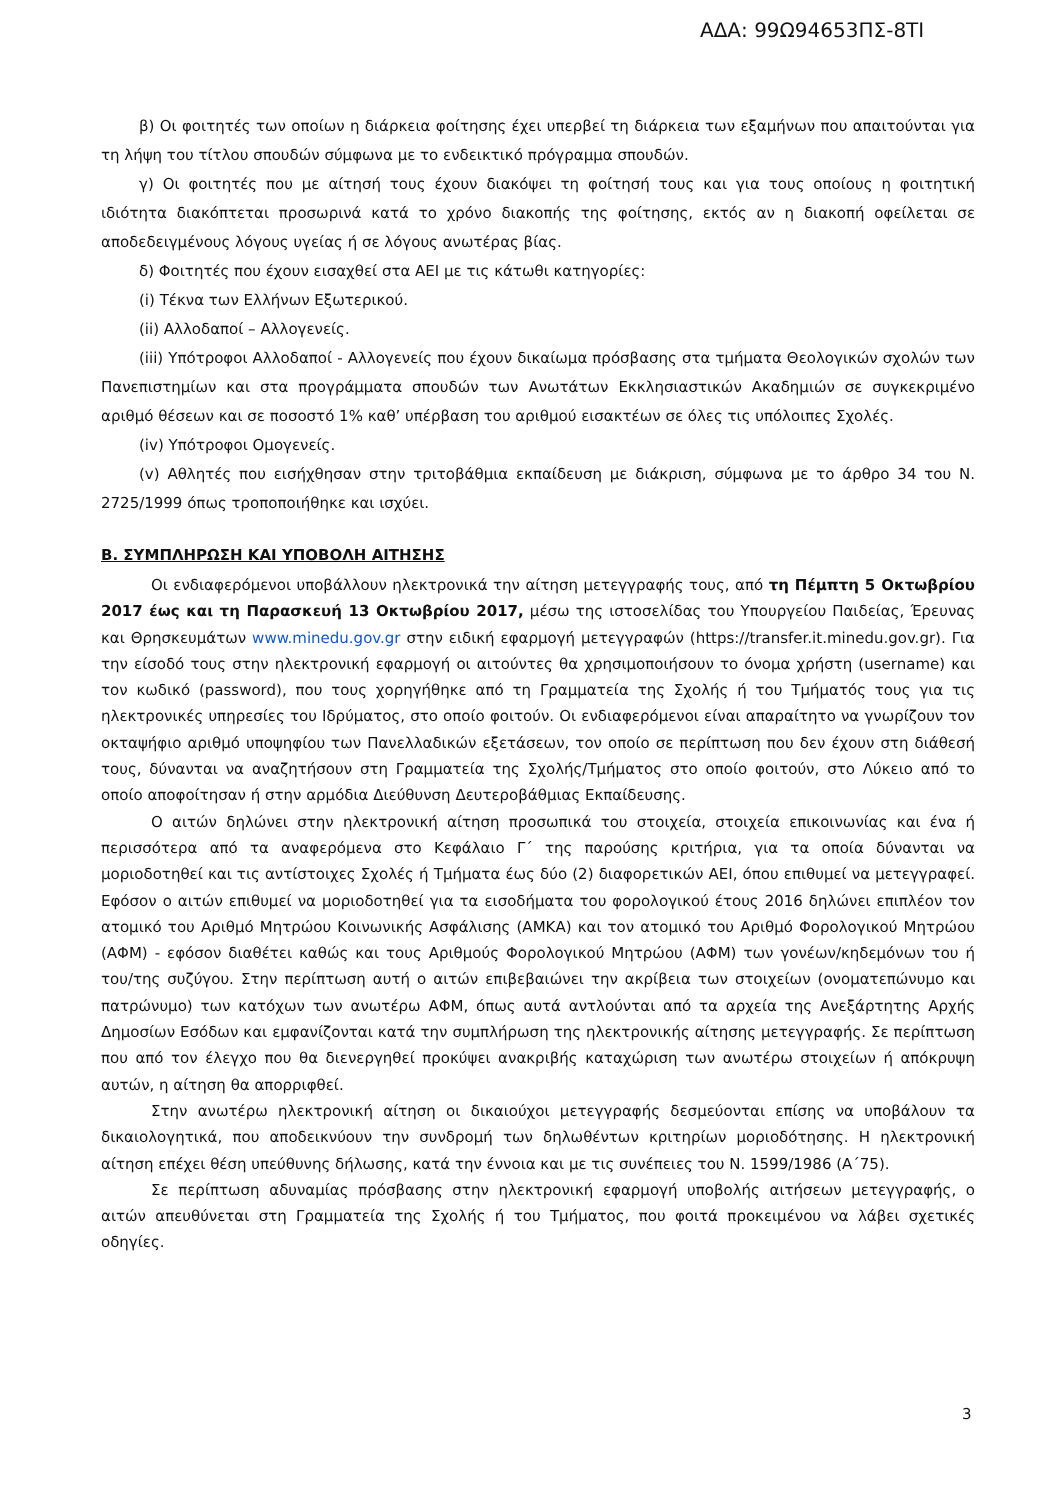ΑΔΑ: 99Ω94653ΠΣ-8ΤΙ
β) Οι φοιτητές των οποίων η διάρκεια φοίτησης έχει υπερβεί τη διάρκεια των εξαμήνων που απαιτούνται για τη λήψη του τίτλου σπουδών σύμφωνα με το ενδεικτικό πρόγραμμα σπουδών.
γ) Οι φοιτητές που με αίτησή τους έχουν διακόψει τη φοίτησή τους και για τους οποίους η φοιτητική ιδιότητα διακόπτεται προσωρινά κατά το χρόνο διακοπής της φοίτησης, εκτός αν η διακοπή οφείλεται σε αποδεδειγμένους λόγους υγείας ή σε λόγους ανωτέρας βίας.
δ) Φοιτητές που έχουν εισαχθεί στα ΑΕΙ με τις κάτωθι κατηγορίες:
(i) Τέκνα των Ελλήνων Εξωτερικού.
(ii) Αλλοδαποί – Αλλογενείς.
(iii) Υπότροφοι Αλλοδαποί - Αλλογενείς που έχουν δικαίωμα πρόσβασης στα τμήματα Θεολογικών σχολών των Πανεπιστημίων και στα προγράμματα σπουδών των Ανωτάτων Εκκλησιαστικών Ακαδημιών σε συγκεκριμένο αριθμό θέσεων και σε ποσοστό 1% καθ’ υπέρβαση του αριθμού εισακτέων σε όλες τις υπόλοιπες Σχολές.
(iv) Υπότροφοι Ομογενείς.
(v) Αθλητές που εισήχθησαν στην τριτοβάθμια εκπαίδευση με διάκριση, σύμφωνα με το άρθρο 34 του Ν. 2725/1999 όπως τροποποιήθηκε και ισχύει.
Β. ΣΥΜΠΛΗΡΩΣΗ ΚΑΙ ΥΠΟΒΟΛΗ ΑΙΤΗΣΗΣ
Οι ενδιαφερόμενοι υποβάλλουν ηλεκτρονικά την αίτηση μετεγγραφής τους, από τη Πέμπτη 5 Οκτωβρίου 2017 έως και τη Παρασκευή 13 Οκτωβρίου 2017, μέσω της ιστοσελίδας του Υπουργείου Παιδείας, Έρευνας και Θρησκευμάτων www.minedu.gov.gr στην ειδική εφαρμογή μετεγγραφών (https://transfer.it.minedu.gov.gr). Για την είσοδό τους στην ηλεκτρονική εφαρμογή οι αιτούντες θα χρησιμοποιήσουν το όνομα χρήστη (username) και τον κωδικό (password), που τους χορηγήθηκε από τη Γραμματεία της Σχολής ή του Τμήματός τους για τις ηλεκτρονικές υπηρεσίες του Ιδρύματος, στο οποίο φοιτούν. Οι ενδιαφερόμενοι είναι απαραίτητο να γνωρίζουν τον οκταψήφιο αριθμό υποψηφίου των Πανελλαδικών εξετάσεων, τον οποίο σε περίπτωση που δεν έχουν στη διάθεσή τους, δύνανται να αναζητήσουν στη Γραμματεία της Σχολής/Τμήματος στο οποίο φοιτούν, στο Λύκειο από το οποίο αποφοίτησαν ή στην αρμόδια Διεύθυνση Δευτεροβάθμιας Εκπαίδευσης.
Ο αιτών δηλώνει στην ηλεκτρονική αίτηση προσωπικά του στοιχεία, στοιχεία επικοινωνίας και ένα ή περισσότερα από τα αναφερόμενα στο Κεφάλαιο Γ΄ της παρούσης κριτήρια, για τα οποία δύνανται να μοριοδοτηθεί και τις αντίστοιχες Σχολές ή Τμήματα έως δύο (2) διαφορετικών ΑΕΙ, όπου επιθυμεί να μετεγγραφεί. Εφόσον ο αιτών επιθυμεί να μοριοδοτηθεί για τα εισοδήματα του φορολογικού έτους 2016 δηλώνει επιπλέον τον ατομικό του Αριθμό Μητρώου Κοινωνικής Ασφάλισης (ΑΜΚΑ) και τον ατομικό του Αριθμό Φορολογικού Μητρώου (ΑΦΜ) - εφόσον διαθέτει καθώς και τους Αριθμούς Φορολογικού Μητρώου (ΑΦΜ) των γονέων/κηδεμόνων του ή του/της συζύγου. Στην περίπτωση αυτή ο αιτών επιβεβαιώνει την ακρίβεια των στοιχείων (ονοματεπώνυμο και πατρώνυμο) των κατόχων των ανωτέρω ΑΦΜ, όπως αυτά αντλούνται από τα αρχεία της Ανεξάρτητης Αρχής Δημοσίων Εσόδων και εμφανίζονται κατά την συμπλήρωση της ηλεκτρονικής αίτησης μετεγγραφής. Σε περίπτωση που από τον έλεγχο που θα διενεργηθεί προκύψει ανακριβής καταχώριση των ανωτέρω στοιχείων ή απόκρυψη αυτών, η αίτηση θα απορριφθεί.
Στην ανωτέρω ηλεκτρονική αίτηση οι δικαιούχοι μετεγγραφής δεσμεύονται επίσης να υποβάλουν τα δικαιολογητικά, που αποδεικνύουν την συνδρομή των δηλωθέντων κριτηρίων μοριοδότησης. Η ηλεκτρονική αίτηση επέχει θέση υπεύθυνης δήλωσης, κατά την έννοια και με τις συνέπειες του Ν. 1599/1986 (Α΄75).
Σε περίπτωση αδυναμίας πρόσβασης στην ηλεκτρονική εφαρμογή υποβολής αιτήσεων μετεγγραφής, ο αιτών απευθύνεται στη Γραμματεία της Σχολής ή του Τμήματος, που φοιτά προκειμένου να λάβει σχετικές οδηγίες.
3